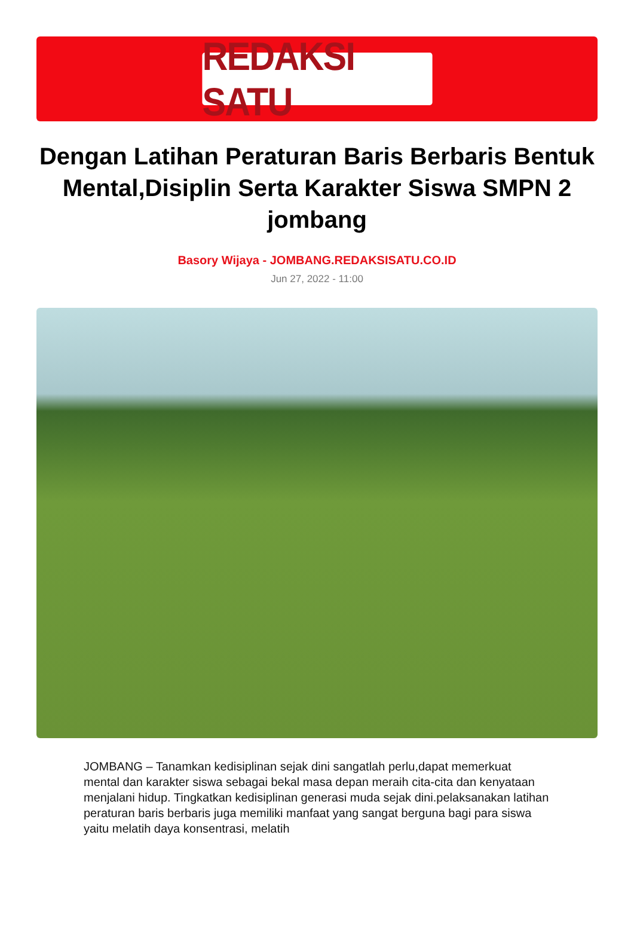REDAKSI SATU
Dengan Latihan Peraturan Baris Berbaris Bentuk Mental,Disiplin Serta Karakter Siswa SMPN 2 jombang
Basory Wijaya - JOMBANG.REDAKSISATU.CO.ID
Jun 27, 2022 - 11:00
JOMBANG – Tanamkan kedisiplinan sejak dini sangatlah perlu,dapat memerkuat mental dan karakter siswa sebagai bekal masa depan meraih cita-cita dan kenyataan menjalani hidup. Tingkatkan kedisiplinan generasi muda sejak dini.pelaksanakan latihan peraturan baris berbaris juga memiliki manfaat yang sangat berguna bagi para siswa yaitu melatih daya konsentrasi, melatih